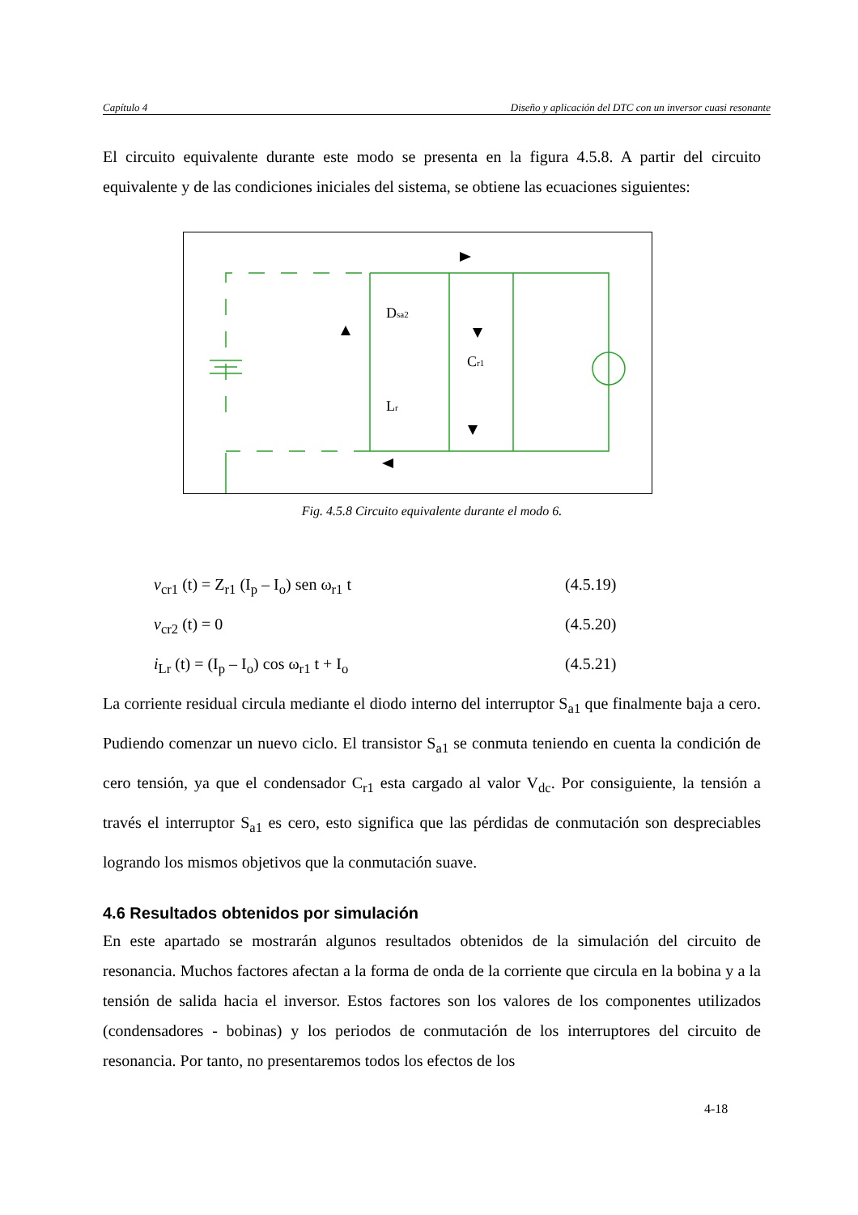Capítulo 4 Diseño y aplicación del DTC con un inversor cuasi resonante
El circuito equivalente durante este modo se presenta en la figura 4.5.8. A partir del circuito equivalente y de las condiciones iniciales del sistema, se obtiene las ecuaciones siguientes:
Dsa2
Cr1
Lr
Fig. 4.5.8 Circuito equivalente durante el modo 6.
v<sub>cr1</sub> (t) = Z<sub>r1</sub> (I<sub>p</sub> – I<sub>o</sub>) sen ω<sub>r1</sub> t (4.5.19)
v<sub>cr2</sub> (t) = 0 (4.5.20)
i<sub>Lr</sub> (t) = (I<sub>p</sub> – I<sub>o</sub>) cos ω<sub>r1</sub> t + I<sub>o</sub> (4.5.21)
La corriente residual circula mediante el diodo interno del interruptor S<sub>a1</sub> que finalmente baja a cero. Pudiendo comenzar un nuevo ciclo. El transistor S<sub>a1</sub> se conmuta teniendo en cuenta la condición de cero tensión, ya que el condensador C<sub>r1</sub> esta cargado al valor V<sub>dc</sub>. Por consiguiente, la tensión a través el interruptor S<sub>a1</sub> es cero, esto significa que las pérdidas de conmutación son despreciables logrando los mismos objetivos que la conmutación suave.
4.6 Resultados obtenidos por simulación
En este apartado se mostrarán algunos resultados obtenidos de la simulación del circuito de resonancia. Muchos factores afectan a la forma de onda de la corriente que circula en la bobina y a la tensión de salida hacia el inversor. Estos factores son los valores de los componentes utilizados (condensadores - bobinas) y los periodos de conmutación de los interruptores del circuito de resonancia. Por tanto, no presentaremos todos los efectos de los
4-18